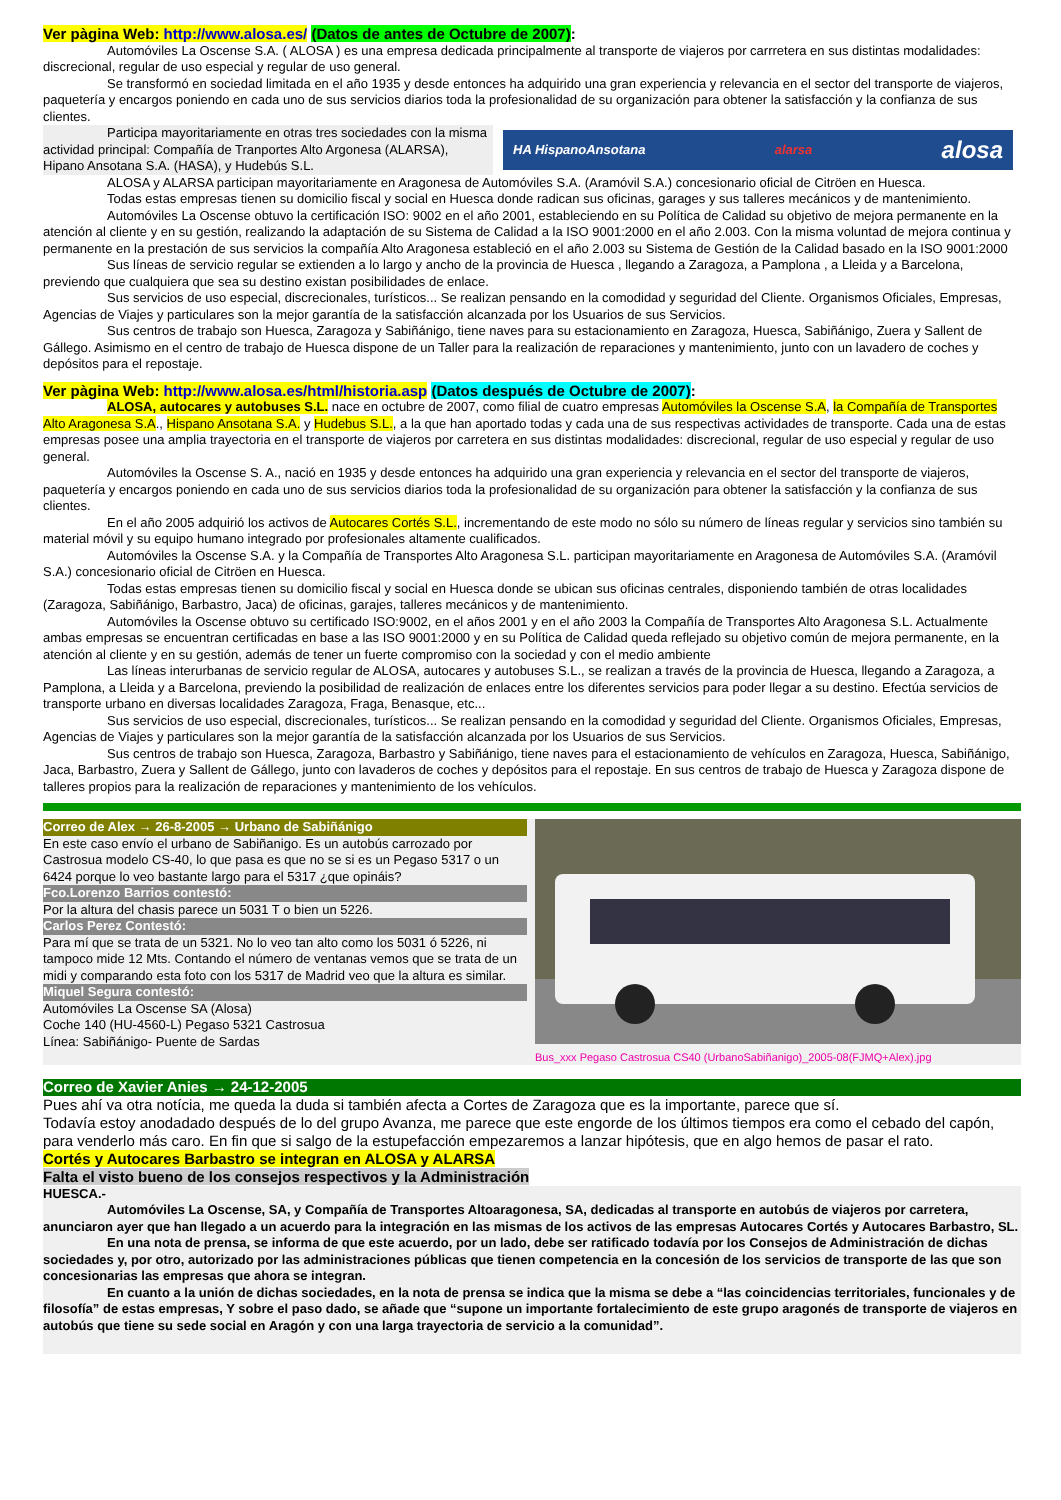Ver pàgina Web: http://www.alosa.es/ (Datos de antes de Octubre de 2007):
Automóviles La Oscense S.A. ( ALOSA ) es una empresa dedicada principalmente al transporte de viajeros por carrretera en sus distintas modalidades: discrecional, regular de uso especial y regular de uso general.
Se transformó en sociedad limitada en el año 1935 y desde entonces ha adquirido una gran experiencia y relevancia en el sector del transporte de viajeros, paquetería y encargos poniendo en cada uno de sus servicios diarios toda la profesionalidad de su organización para obtener la satisfacción y la confianza de sus clientes.
Participa mayoritariamente en otras tres sociedades con la misma actividad principal: Compañía de Tranportes Alto Argonesa (ALARSA), Hipano Ansotana S.A. (HASA), y Hudebús S.L.
HA HispanoAnsotana alarsa alosa
ALOSA y ALARSA participan mayoritariamente en Aragonesa de Automóviles S.A. (Aramóvil S.A.) concesionario oficial de Citröen en Huesca.
Todas estas empresas tienen su domicilio fiscal y social en Huesca donde radican sus oficinas, garages y sus talleres mecánicos y de mantenimiento.
Automóviles La Oscense obtuvo la certificación ISO: 9002 en el año 2001, estableciendo en su Política de Calidad su objetivo de mejora permanente en la atención al cliente y en su gestión, realizando la adaptación de su Sistema de Calidad a la ISO 9001:2000 en el año 2.003. Con la misma voluntad de mejora continua y permanente en la prestación de sus servicios la compañía Alto Aragonesa estableció en el año 2.003 su Sistema de Gestión de la Calidad basado en la ISO 9001:2000
Sus líneas de servicio regular se extienden a lo largo y ancho de la provincia de Huesca , llegando a Zaragoza, a Pamplona , a Lleida y a Barcelona, previendo que cualquiera que sea su destino existan posibilidades de enlace.
Sus servicios de uso especial, discrecionales, turísticos... Se realizan pensando en la comodidad y seguridad del Cliente. Organismos Oficiales, Empresas, Agencias de Viajes y particulares son la mejor garantía de la satisfacción alcanzada por los Usuarios de sus Servicios.
Sus centros de trabajo son Huesca, Zaragoza y Sabiñánigo, tiene naves para su estacionamiento en Zaragoza, Huesca, Sabiñánigo, Zuera y Sallent de Gállego. Asimismo en el centro de trabajo de Huesca dispone de un Taller para la realización de reparaciones y mantenimiento, junto con un lavadero de coches y depósitos para el repostaje.
Ver pàgina Web: http://www.alosa.es/html/historia.asp (Datos después de Octubre de 2007):
ALOSA, autocares y autobuses S.L. nace en octubre de 2007, como filial de cuatro empresas Automóviles la Oscense S.A, la Compañía de Transportes Alto Aragonesa S.A., Hispano Ansotana S.A. y Hudebus S.L., a la que han aportado todas y cada una de sus respectivas actividades de transporte. Cada una de estas empresas posee una amplia trayectoria en el transporte de viajeros por carretera en sus distintas modalidades: discrecional, regular de uso especial y regular de uso general.
Automóviles la Oscense S. A., nació en 1935 y desde entonces ha adquirido una gran experiencia y relevancia en el sector del transporte de viajeros, paquetería y encargos poniendo en cada uno de sus servicios diarios toda la profesionalidad de su organización para obtener la satisfacción y la confianza de sus clientes.
En el año 2005 adquirió los activos de Autocares Cortés S.L., incrementando de este modo no sólo su número de líneas regular y servicios sino también su material móvil y su equipo humano integrado por profesionales altamente cualificados.
Automóviles la Oscense S.A. y la Compañía de Transportes Alto Aragonesa S.L. participan mayoritariamente en Aragonesa de Automóviles S.A. (Aramóvil S.A.) concesionario oficial de Citröen en Huesca.
Todas estas empresas tienen su domicilio fiscal y social en Huesca donde se ubican sus oficinas centrales, disponiendo también de otras localidades (Zaragoza, Sabiñánigo, Barbastro, Jaca) de oficinas, garajes, talleres mecánicos y de mantenimiento.
Automóviles la Oscense obtuvo su certificado ISO:9002, en el años 2001 y en el año 2003 la Compañía de Transportes Alto Aragonesa S.L. Actualmente ambas empresas se encuentran certificadas en base a las ISO 9001:2000 y en su Política de Calidad queda reflejado su objetivo común de mejora permanente, en la atención al cliente y en su gestión, además de tener un fuerte compromiso con la sociedad y con el medio ambiente
Las líneas interurbanas de servicio regular de ALOSA, autocares y autobuses S.L., se realizan a través de la provincia de Huesca, llegando a Zaragoza, a Pamplona, a Lleida y a Barcelona, previendo la posibilidad de realización de enlaces entre los diferentes servicios para poder llegar a su destino. Efectúa servicios de transporte urbano en diversas localidades Zaragoza, Fraga, Benasque, etc...
Sus servicios de uso especial, discrecionales, turísticos... Se realizan pensando en la comodidad y seguridad del Cliente. Organismos Oficiales, Empresas, Agencias de Viajes y particulares son la mejor garantía de la satisfacción alcanzada por los Usuarios de sus Servicios.
Sus centros de trabajo son Huesca, Zaragoza, Barbastro y Sabiñánigo, tiene naves para el estacionamiento de vehículos en Zaragoza, Huesca, Sabiñánigo, Jaca, Barbastro, Zuera y Sallent de Gállego, junto con lavaderos de coches y depósitos para el repostaje. En sus centros de trabajo de Huesca y Zaragoza dispone de talleres propios para la realización de reparaciones y mantenimiento de los vehículos.
Correo de Alex → 26-8-2005 → Urbano de Sabiñánigo
En este caso envío el urbano de Sabiñanigo. Es un autobús carrozado por Castrosua modelo CS-40, lo que pasa es que no se si es un Pegaso 5317 o un 6424 porque lo veo bastante largo para el 5317 ¿que opináis?
Fco.Lorenzo Barrios contestó:
Por la altura del chasis parece un 5031 T o bien un 5226.
Carlos Perez Contestó:
Para mí que se trata de un 5321. No lo veo tan alto como los 5031 ó 5226, ni tampoco mide 12 Mts. Contando el número de ventanas vemos que se trata de un midi y comparando esta foto con los 5317 de Madrid veo que la altura es similar.
Miquel Segura contestó:
Automóviles La Oscense SA (Alosa)
Coche 140 (HU-4560-L) Pegaso 5321 Castrosua
Línea: Sabiñánigo- Puente de Sardas
Bus_xxx Pegaso Castrosua CS40 (UrbanoSabiñanigo)_2005-08(FJMQ+Alex).jpg
Correo de Xavier Anies → 24-12-2005
Pues ahí va otra notícia, me queda la duda si también afecta a Cortes de Zaragoza que es la importante, parece que sí.
Todavía estoy anodadado después de lo del grupo Avanza, me parece que este engorde de los últimos tiempos era como el cebado del capón, para venderlo más caro. En fin que si salgo de la estupefacción empezaremos a lanzar hipótesis, que en algo hemos de pasar el rato.
Cortés y Autocares Barbastro se integran en ALOSA y ALARSA
Falta el visto bueno de los consejos respectivos y la Administración
HUESCA.-
Automóviles La Oscense, SA, y Compañía de Transportes Altoaragonesa, SA, dedicadas al transporte en autobús de viajeros por carretera, anunciaron ayer que han llegado a un acuerdo para la integración en las mismas de los activos de las empresas Autocares Cortés y Autocares Barbastro, SL.
En una nota de prensa, se informa de que este acuerdo, por un lado, debe ser ratificado todavía por los Consejos de Administración de dichas sociedades y, por otro, autorizado por las administraciones públicas que tienen competencia en la concesión de los servicios de transporte de las que son concesionarias las empresas que ahora se integran.
En cuanto a la unión de dichas sociedades, en la nota de prensa se indica que la misma se debe a “las coincidencias territoriales, funcionales y de filosofía” de estas empresas, Y sobre el paso dado, se añade que “supone un importante fortalecimiento de este grupo aragonés de transporte de viajeros en autobús que tiene su sede social en Aragón y con una larga trayectoria de servicio a la comunidad”.